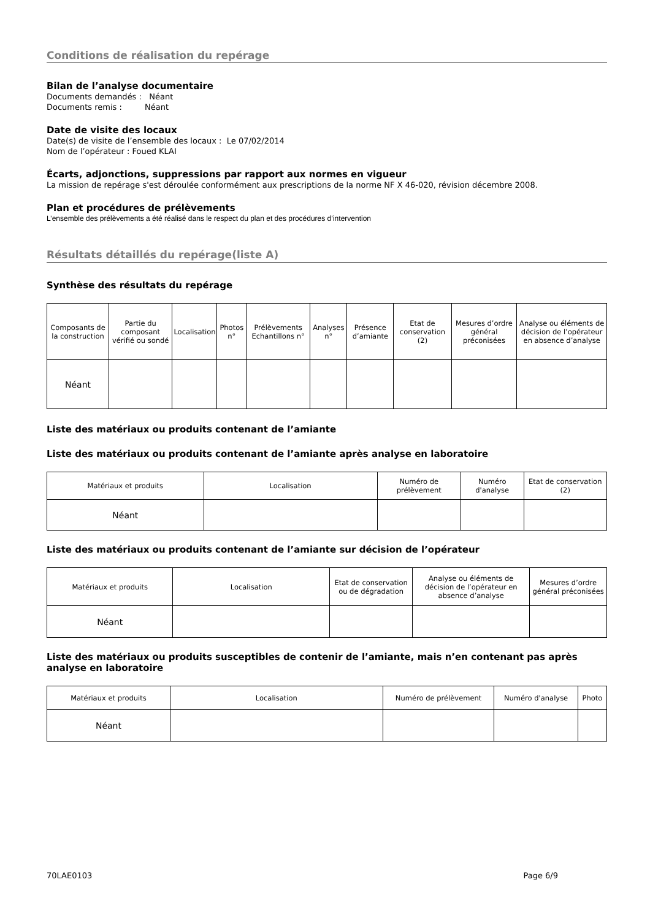Conditions de réalisation du repérage
Bilan de l’analyse documentaire
Documents demandés : Néant
Documents remis : Néant
Date de visite des locaux
Date(s) de visite de l’ensemble des locaux : Le 07/02/2014
Nom de l’opérateur : Foued KLAI
Écarts, adjonctions, suppressions par rapport aux normes en vigueur
La mission de repérage s'est déroulée conformément aux prescriptions de la norme NF X 46-020, révision décembre 2008.
Plan et procédures de prélèvements
L’ensemble des prélèvements a été réalisé dans le respect du plan et des procédures d’intervention
Résultats détaillés du repérage(liste A)
Synthèse des résultats du repérage
| Composants de la construction | Partie du composant vérifié ou sondé | Localisation | Photos n° | Prélèvements Echantillons n° | Analyses n° | Présence d’amiante | Etat de conservation (2) | Mesures d’ordre général préconisées | Analyse ou éléments de décision de l’opérateur en absence d’analyse |
| --- | --- | --- | --- | --- | --- | --- | --- | --- | --- |
| Néant | | | | | | | | | |
Liste des matériaux ou produits contenant de l’amiante
Liste des matériaux ou produits contenant de l’amiante après analyse en laboratoire
| Matériaux et produits | Localisation | Numéro de prélèvement | Numéro d'analyse | Etat de conservation (2) |
| --- | --- | --- | --- | --- |
| Néant | | | | |
Liste des matériaux ou produits contenant de l’amiante sur décision de l’opérateur
| Matériaux et produits | Localisation | Etat de conservation ou de dégradation | Analyse ou éléments de décision de l’opérateur en absence d’analyse | Mesures d’ordre général préconisées |
| --- | --- | --- | --- | --- |
| Néant | | | | |
Liste des matériaux ou produits susceptibles de contenir de l’amiante, mais n’en contenant pas après analyse en laboratoire
| Matériaux et produits | Localisation | Numéro de prélèvement | Numéro d'analyse | Photo |
| --- | --- | --- | --- | --- |
| Néant | | | | |
70LAE0103 Page 6/9